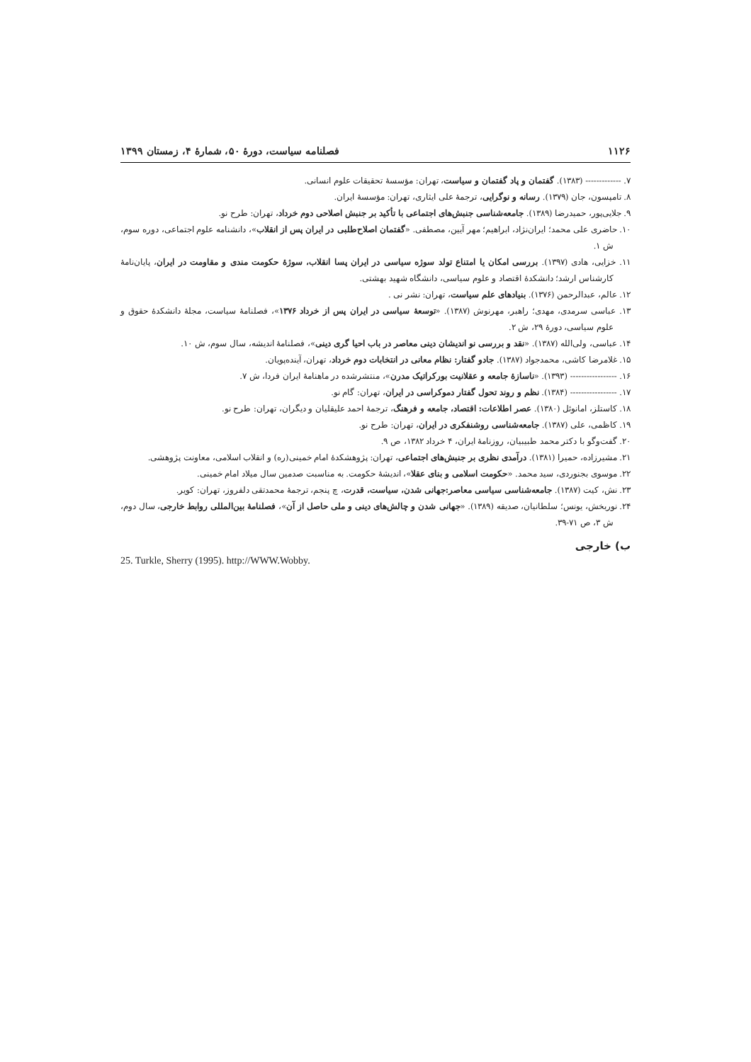۱۱۲۶ فصلنامه سیاست، دورهٔ ۵۰، شمارهٔ ۴، زمستان ۱۳۹۹
۷. ------------- (۱۳۸۳). گفتمان و پاد گفتمان و سیاست، تهران: مؤسسهٔ تحقیقات علوم انسانی.
۸. تامپسون، جان (۱۳۷۹). رسانه و نوگرایی، ترجمهٔ علی ایثاری، تهران: مؤسسهٔ ایران.
۹. جلایی‌پور، حمیدرضا (۱۳۸۹). جامعه‌شناسی جنبش‌های اجتماعی با تأکید بر جنبش اصلاحی دوم خرداد، تهران: طرح نو.
۱۰. حاضری علی محمد؛ ایران‌نژاد، ابراهیم؛ مهر آیین، مصطفی. «گفتمان اصلاح‌طلبی در ایران پس از انقلاب»، دانشنامه علوم اجتماعی، دوره سوم، ش ۱.
۱۱. خزایی، هادی (۱۳۹۷). بررسی امکان یا امتناع تولد سوژه سیاسی در ایران پسا انقلاب، سوژهٔ حکومت مندی و مقاومت در ایران، پایان‌نامهٔ کارشناس ارشد؛ دانشکدهٔ اقتصاد و علوم سیاسی، دانشگاه شهید بهشتی.
۱۲. عالم، عبدالرحمن (۱۳۷۶). بنیادهای علم سیاست، تهران: نشر نی .
۱۳. عباسی سرمدی، مهدی؛ راهبر، مهرنوش (۱۳۸۷). «توسعهٔ سیاسی در ایران پس از خرداد ۱۳۷۶»، فصلنامهٔ سیاست، مجلهٔ دانشکدهٔ حقوق و علوم سیاسی، دورهٔ ۲۹، ش ۲.
۱۴. عباسی، ولی‌الله (۱۳۸۷). «نقد و بررسی نو اندیشان دینی معاصر در باب احیا گری دینی»، فصلنامهٔ اندیشه، سال سوم، ش ۱۰.
۱۵. غلامرضا کاشی، محمدجواد (۱۳۸۷). جادو گفتار: نظام معانی در انتخابات دوم خرداد، تهران، آینده‌پویان.
۱۶. ----------------- (۱۳۹۳). «ناسازهٔ جامعه و عقلانیت بورکراتیک مدرن»، منتشرشده در ماهنامهٔ ایران فردا، ش ۷.
۱۷. ----------------- (۱۳۸۴). نظم و روند تحول گفتار دموکراسی در ایران، تهران: گام نو.
۱۸. کاستلز، امانوئل (۱۳۸۰). عصر اطلاعات: اقتصاد، جامعه و فرهنگ، ترجمهٔ احمد علیقلیان و دیگران، تهران: طرح نو.
۱۹. کاظمی، علی (۱۳۸۷). جامعه‌شناسی روشنفکری در ایران، تهران: طرح نو.
۲۰. گفت‌وگو با دکتر محمد طبیبیان، روزنامهٔ ایران، ۴ خرداد ۱۳۸۲، ص ۹.
۲۱. مشیرزاده، حمیرا (۱۳۸۱). درآمدی نظری بر جنبش‌های اجتماعی، تهران: پژوهشکدهٔ امام خمینی(ره) و انقلاب اسلامی، معاونت پژوهشی.
۲۲. موسوی بجنوردی، سید محمد. «حکومت اسلامی و بنای عقلا»، اندیشهٔ حکومت. به مناسبت صدمین سال میلاد امام خمینی.
۲۳. نش، کیت (۱۳۸۷). جامعه‌شناسی سیاسی معاصر:جهانی شدن، سیاست، قدرت، چ پنجم، ترجمهٔ محمدتقی دلفروز، تهران: کویر.
۲۴. نوربخش، یونس؛ سلطانیان، صدیقه (۱۳۸۹). «جهانی شدن و چالش‌های دینی و ملی حاصل از آن»، فصلنامهٔ بین‌المللی روابط خارجی، سال دوم، ش ۳، ص ۷۱-۳۹.
ب) خارجی
25. Turkle, Sherry (1995). http://WWW.Wobby.